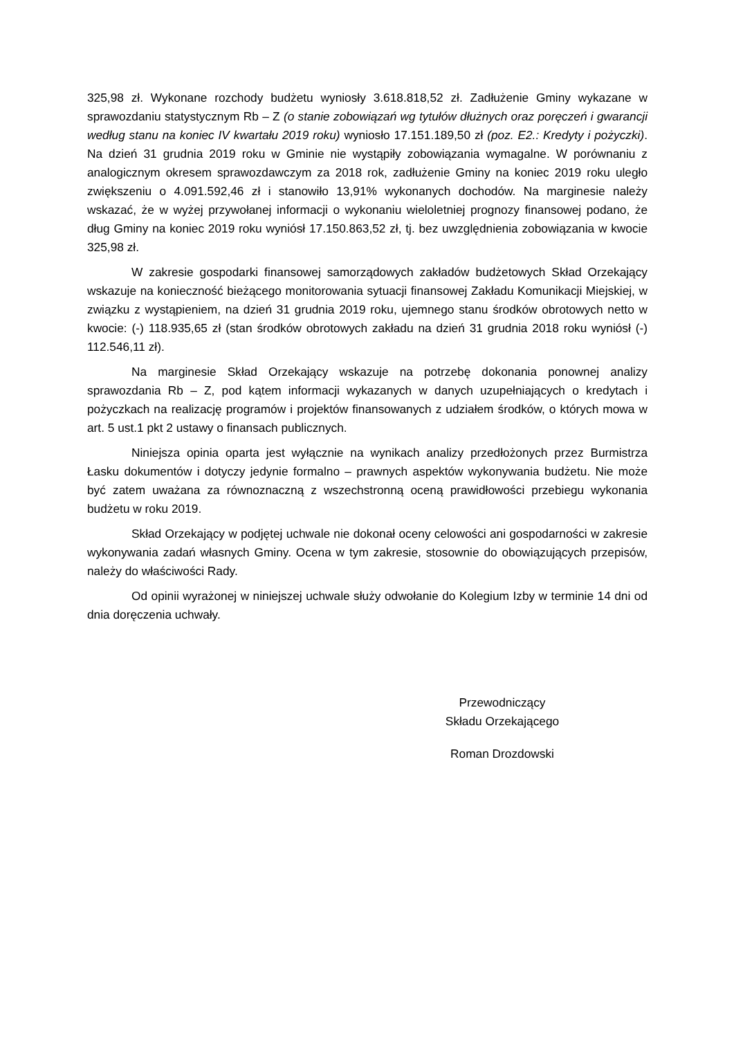325,98 zł. Wykonane rozchody budżetu wyniosły 3.618.818,52 zł. Zadłużenie Gminy wykazane w sprawozdaniu statystycznym Rb – Z (o stanie zobowiązań wg tytułów dłużnych oraz poręczeń i gwarancji według stanu na koniec IV kwartału 2019 roku) wyniosło 17.151.189,50 zł (poz. E2.: Kredyty i pożyczki). Na dzień 31 grudnia 2019 roku w Gminie nie wystąpiły zobowiązania wymagalne. W porównaniu z analogicznym okresem sprawozdawczym za 2018 rok, zadłużenie Gminy na koniec 2019 roku uległo zwiększeniu o 4.091.592,46 zł i stanowiło 13,91% wykonanych dochodów. Na marginesie należy wskazać, że w wyżej przywołanej informacji o wykonaniu wieloletniej prognozy finansowej podano, że dług Gminy na koniec 2019 roku wyniósł 17.150.863,52 zł, tj. bez uwzględnienia zobowiązania w kwocie 325,98 zł.
W zakresie gospodarki finansowej samorządowych zakładów budżetowych Skład Orzekający wskazuje na konieczność bieżącego monitorowania sytuacji finansowej Zakładu Komunikacji Miejskiej, w związku z wystąpieniem, na dzień 31 grudnia 2019 roku, ujemnego stanu środków obrotowych netto w kwocie: (-) 118.935,65 zł (stan środków obrotowych zakładu na dzień 31 grudnia 2018 roku wyniósł (-) 112.546,11 zł).
Na marginesie Skład Orzekający wskazuje na potrzebę dokonania ponownej analizy sprawozdania Rb – Z, pod kątem informacji wykazanych w danych uzupełniających o kredytach i pożyczkach na realizację programów i projektów finansowanych z udziałem środków, o których mowa w art. 5 ust.1 pkt 2 ustawy o finansach publicznych.
Niniejsza opinia oparta jest wyłącznie na wynikach analizy przedłożonych przez Burmistrza Łasku dokumentów i dotyczy jedynie formalno – prawnych aspektów wykonywania budżetu. Nie może być zatem uważana za równoznaczną z wszechstronną oceną prawidłowości przebiegu wykonania budżetu w roku 2019.
Skład Orzekający w podjętej uchwale nie dokonał oceny celowości ani gospodarności w zakresie wykonywania zadań własnych Gminy. Ocena w tym zakresie, stosownie do obowiązujących przepisów, należy do właściwości Rady.
Od opinii wyrażonej w niniejszej uchwale służy odwołanie do Kolegium Izby w terminie 14 dni od dnia doręczenia uchwały.
Przewodniczący
Składu Orzekającego
Roman Drozdowski